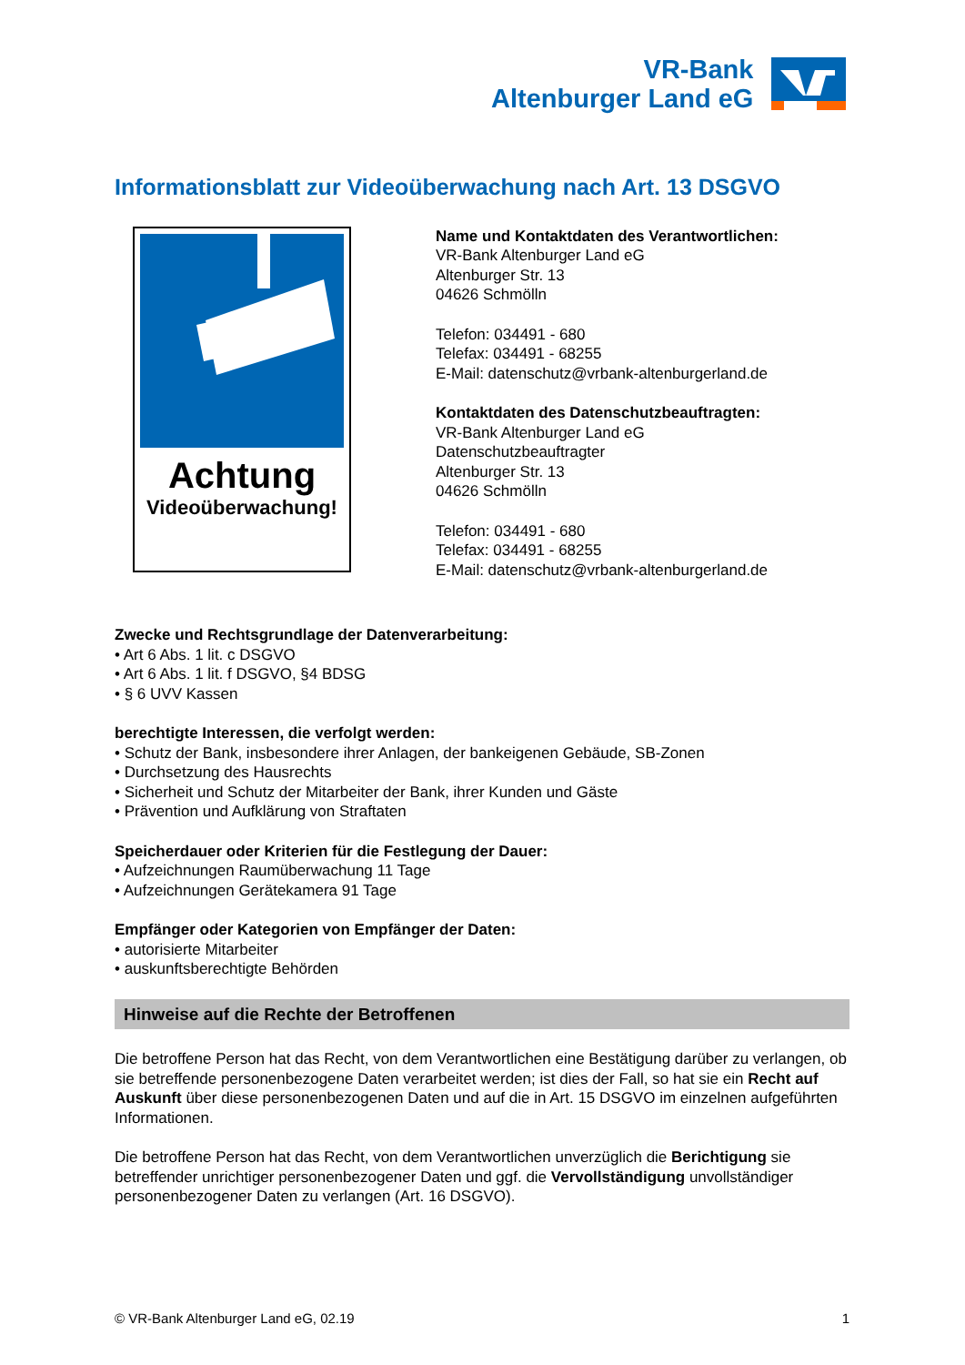VR-Bank
Altenburger Land eG
Informationsblatt zur Videoüberwachung nach Art. 13 DSGVO
Achtung
Videoüberwachung!
Name und Kontaktdaten des Verantwortlichen:
VR-Bank Altenburger Land eG
Altenburger Str. 13
04626 Schmölln
Telefon: 034491 - 680
Telefax: 034491 - 68255
E-Mail: datenschutz@vrbank-altenburgerland.de
Kontaktdaten des Datenschutzbeauftragten:
VR-Bank Altenburger Land eG
Datenschutzbeauftragter
Altenburger Str. 13
04626 Schmölln
Telefon: 034491 - 680
Telefax: 034491 - 68255
E-Mail: datenschutz@vrbank-altenburgerland.de
Zwecke und Rechtsgrundlage der Datenverarbeitung:
• Art 6 Abs. 1 lit. c DSGVO
• Art 6 Abs. 1 lit. f DSGVO, §4 BDSG
• § 6 UVV Kassen
berechtigte Interessen, die verfolgt werden:
• Schutz der Bank, insbesondere ihrer Anlagen, der bankeigenen Gebäude, SB-Zonen
• Durchsetzung des Hausrechts
• Sicherheit und Schutz der Mitarbeiter der Bank, ihrer Kunden und Gäste
• Prävention und Aufklärung von Straftaten
Speicherdauer oder Kriterien für die Festlegung der Dauer:
• Aufzeichnungen Raumüberwachung 11 Tage
• Aufzeichnungen Gerätekamera 91 Tage
Empfänger oder Kategorien von Empfänger der Daten:
• autorisierte Mitarbeiter
• auskunftsberechtigte Behörden
Hinweise auf die Rechte der Betroffenen
Die betroffene Person hat das Recht, von dem Verantwortlichen eine Bestätigung darüber zu verlangen, ob sie betreffende personenbezogene Daten verarbeitet werden; ist dies der Fall, so hat sie ein Recht auf Auskunft über diese personenbezogenen Daten und auf die in Art. 15 DSGVO im einzelnen aufgeführten Informationen.
Die betroffene Person hat das Recht, von dem Verantwortlichen unverzüglich die Berichtigung sie betreffender unrichtiger personenbezogener Daten und ggf. die Vervollständigung unvollständiger personenbezogener Daten zu verlangen (Art. 16 DSGVO).
© VR-Bank Altenburger Land eG, 02.19 1